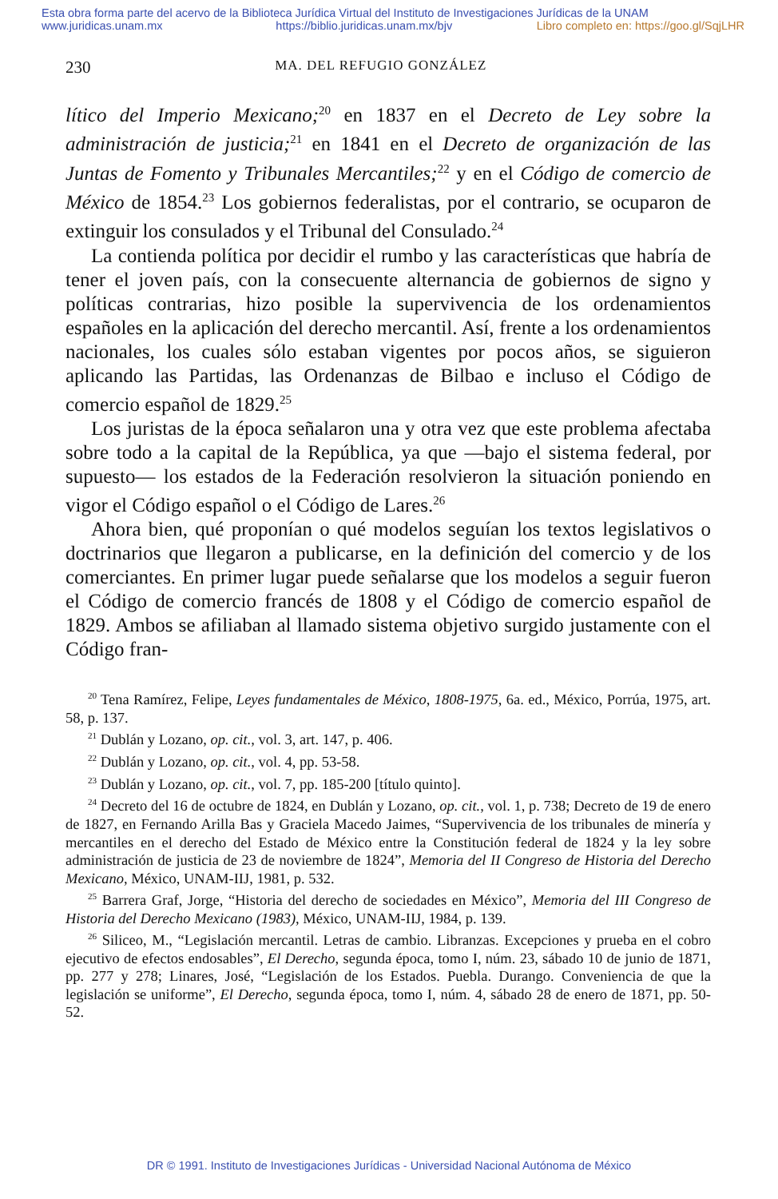Esta obra forma parte del acervo de la Biblioteca Jurídica Virtual del Instituto de Investigaciones Jurídicas de la UNAM
www.juridicas.unam.mx https://biblio.juridicas.unam.mx/bjv Libro completo en: https://goo.gl/SqjLHR
230 MA. DEL REFUGIO GONZÁLEZ
lítico del Imperio Mexicano;<sup>20</sup> en 1837 en el Decreto de Ley sobre la administración de justicia;<sup>21</sup> en 1841 en el Decreto de organización de las Juntas de Fomento y Tribunales Mercantiles;<sup>22</sup> y en el Código de comercio de México de 1854.<sup>23</sup> Los gobiernos federalistas, por el contrario, se ocuparon de extinguir los consulados y el Tribunal del Consulado.<sup>24</sup>
La contienda política por decidir el rumbo y las características que habría de tener el joven país, con la consecuente alternancia de gobiernos de signo y políticas contrarias, hizo posible la supervivencia de los ordenamientos españoles en la aplicación del derecho mercantil. Así, frente a los ordenamientos nacionales, los cuales sólo estaban vigentes por pocos años, se siguieron aplicando las Partidas, las Ordenanzas de Bilbao e incluso el Código de comercio español de 1829.<sup>25</sup>
Los juristas de la época señalaron una y otra vez que este problema afectaba sobre todo a la capital de la República, ya que —bajo el sistema federal, por supuesto— los estados de la Federación resolvieron la situación poniendo en vigor el Código español o el Código de Lares.<sup>26</sup>
Ahora bien, qué proponían o qué modelos seguían los textos legislativos o doctrinarios que llegaron a publicarse, en la definición del comercio y de los comerciantes. En primer lugar puede señalarse que los modelos a seguir fueron el Código de comercio francés de 1808 y el Código de comercio español de 1829. Ambos se afiliaban al llamado sistema objetivo surgido justamente con el Código fran-
<sup>20</sup> Tena Ramírez, Felipe, Leyes fundamentales de México, 1808-1975, 6a. ed., México, Porrúa, 1975, art. 58, p. 137.
<sup>21</sup> Dublán y Lozano, op. cit., vol. 3, art. 147, p. 406.
<sup>22</sup> Dublán y Lozano, op. cit., vol. 4, pp. 53-58.
<sup>23</sup> Dublán y Lozano, op. cit., vol. 7, pp. 185-200 [título quinto].
<sup>24</sup> Decreto del 16 de octubre de 1824, en Dublán y Lozano, op. cit., vol. 1, p. 738; Decreto de 19 de enero de 1827, en Fernando Arilla Bas y Graciela Macedo Jaimes, “Supervivencia de los tribunales de minería y mercantiles en el derecho del Estado de México entre la Constitución federal de 1824 y la ley sobre administración de justicia de 23 de noviembre de 1824”, Memoria del II Congreso de Historia del Derecho Mexicano, México, UNAM-IIJ, 1981, p. 532.
<sup>25</sup> Barrera Graf, Jorge, “Historia del derecho de sociedades en México”, Memoria del III Congreso de Historia del Derecho Mexicano (1983), México, UNAM-IIJ, 1984, p. 139.
<sup>26</sup> Siliceo, M., “Legislación mercantil. Letras de cambio. Libranzas. Excepciones y prueba en el cobro ejecutivo de efectos endosables”, El Derecho, segunda época, tomo I, núm. 23, sábado 10 de junio de 1871, pp. 277 y 278; Linares, José, “Legislación de los Estados. Puebla. Durango. Conveniencia de que la legislación se uniforme”, El Derecho, segunda época, tomo I, núm. 4, sábado 28 de enero de 1871, pp. 50-52.
DR © 1991. Instituto de Investigaciones Jurídicas - Universidad Nacional Autónoma de México